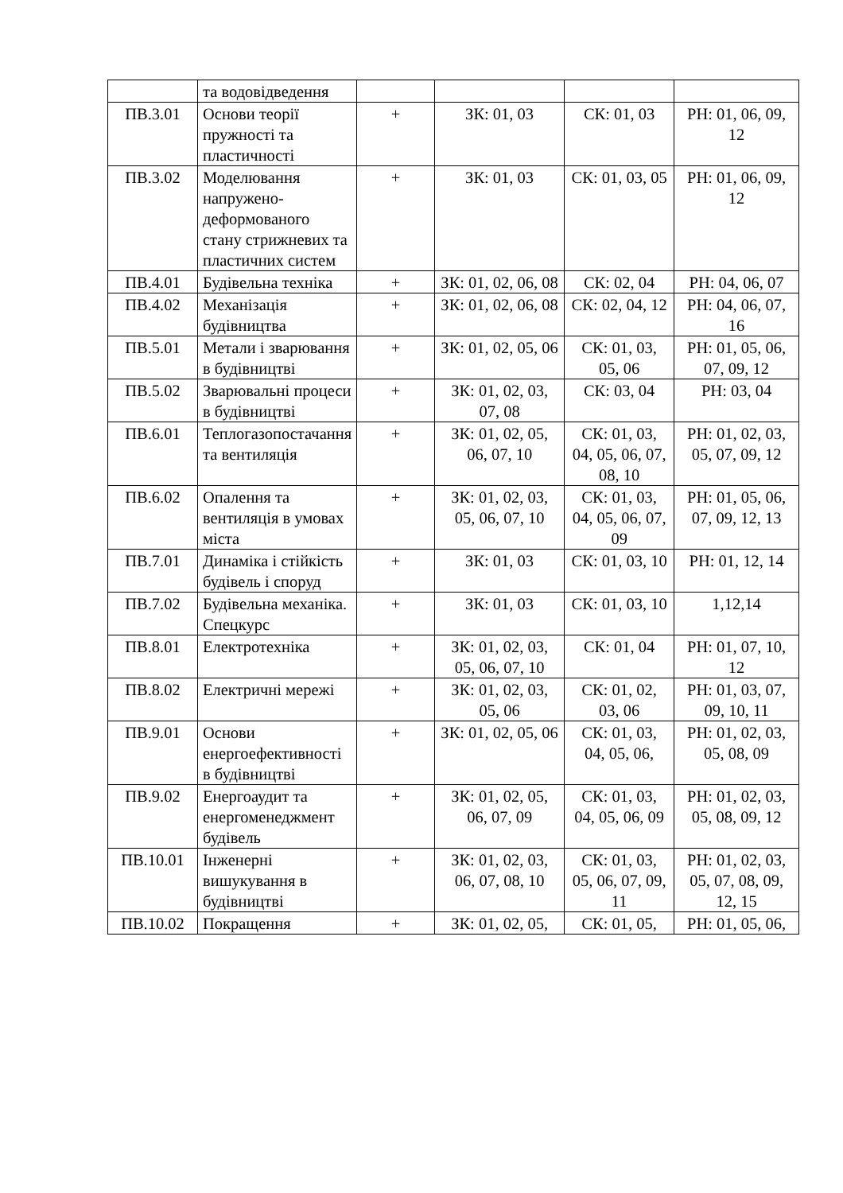| | та водовідведення | | | | |
| ПВ.3.01 | Основи теорії пружності та пластичності | + | ЗК: 01, 03 | СК: 01, 03 | РН: 01, 06, 09, 12 |
| ПВ.3.02 | Моделювання напружено-деформованого стану стрижневих та пластичних систем | + | ЗК: 01, 03 | СК: 01, 03, 05 | РН: 01, 06, 09, 12 |
| ПВ.4.01 | Будівельна техніка | + | ЗК: 01, 02, 06, 08 | СК: 02, 04 | РН: 04, 06, 07 |
| ПВ.4.02 | Механізація будівництва | + | ЗК: 01, 02, 06, 08 | СК: 02, 04, 12 | РН: 04, 06, 07, 16 |
| ПВ.5.01 | Метали і зварювання в будівництві | + | ЗК: 01, 02, 05, 06 | СК: 01, 03, 05, 06 | РН: 01, 05, 06, 07, 09, 12 |
| ПВ.5.02 | Зварювальні процеси в будівництві | + | ЗК: 01, 02, 03, 07, 08 | СК: 03, 04 | РН: 03, 04 |
| ПВ.6.01 | Теплогазопостачання та вентиляція | + | ЗК: 01, 02, 05, 06, 07, 10 | СК: 01, 03, 04, 05, 06, 07, 08, 10 | РН: 01, 02, 03, 05, 07, 09, 12 |
| ПВ.6.02 | Опалення та вентиляція в умовах міста | + | ЗК: 01, 02, 03, 05, 06, 07, 10 | СК: 01, 03, 04, 05, 06, 07, 09 | РН: 01, 05, 06, 07, 09, 12, 13 |
| ПВ.7.01 | Динаміка і стійкість будівель і споруд | + | ЗК: 01, 03 | СК: 01, 03, 10 | РН: 01, 12, 14 |
| ПВ.7.02 | Будівельна механіка. Спецкурс | + | ЗК: 01, 03 | СК: 01, 03, 10 | 1,12,14 |
| ПВ.8.01 | Електротехніка | + | ЗК: 01, 02, 03, 05, 06, 07, 10 | СК: 01, 04 | РН: 01, 07, 10, 12 |
| ПВ.8.02 | Електричні мережі | + | ЗК: 01, 02, 03, 05, 06 | СК: 01, 02, 03, 06 | РН: 01, 03, 07, 09, 10, 11 |
| ПВ.9.01 | Основи енергоефективності в будівництві | + | ЗК: 01, 02, 05, 06 | СК: 01, 03, 04, 05, 06, | РН: 01, 02, 03, 05, 08, 09 |
| ПВ.9.02 | Енергоаудит та енергоменеджмент будівель | + | ЗК: 01, 02, 05, 06, 07, 09 | СК: 01, 03, 04, 05, 06, 09 | РН: 01, 02, 03, 05, 08, 09, 12 |
| ПВ.10.01 | Інженерні вишукування в будівництві | + | ЗК: 01, 02, 03, 06, 07, 08, 10 | СК: 01, 03, 05, 06, 07, 09, 11 | РН: 01, 02, 03, 05, 07, 08, 09, 12, 15 |
| ПВ.10.02 | Покращення | + | ЗК: 01, 02, 05, | СК: 01, 05, | РН: 01, 05, 06, |